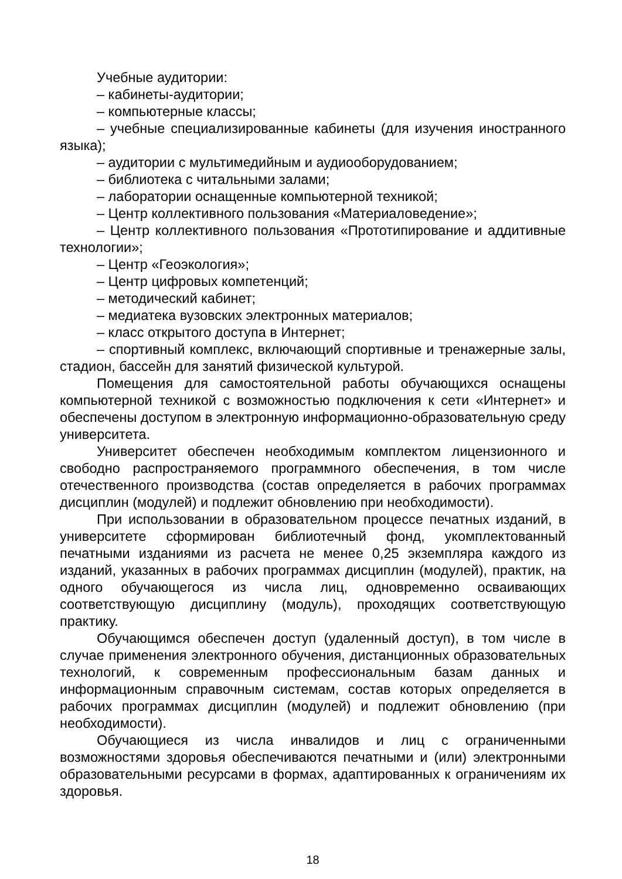Учебные аудитории:
– кабинеты-аудитории;
– компьютерные классы;
– учебные специализированные кабинеты (для изучения иностранного языка);
– аудитории с мультимедийным и аудиооборудованием;
– библиотека с читальными залами;
– лаборатории оснащенные компьютерной техникой;
– Центр коллективного пользования «Материаловедение»;
– Центр коллективного пользования «Прототипирование и аддитивные технологии»;
– Центр «Геоэкология»;
– Центр цифровых компетенций;
– методический кабинет;
– медиатека вузовских электронных материалов;
– класс открытого доступа в Интернет;
– спортивный комплекс, включающий спортивные и тренажерные залы, стадион, бассейн для занятий физической культурой.
Помещения для самостоятельной работы обучающихся оснащены компьютерной техникой с возможностью подключения к сети «Интернет» и обеспечены доступом в электронную информационно-образовательную среду университета.
Университет обеспечен необходимым комплектом лицензионного и свободно распространяемого программного обеспечения, в том числе отечественного производства (состав определяется в рабочих программах дисциплин (модулей) и подлежит обновлению при необходимости).
При использовании в образовательном процессе печатных изданий, в университете сформирован библиотечный фонд, укомплектованный печатными изданиями из расчета не менее 0,25 экземпляра каждого из изданий, указанных в рабочих программах дисциплин (модулей), практик, на одного обучающегося из числа лиц, одновременно осваивающих соответствующую дисциплину (модуль), проходящих соответствующую практику.
Обучающимся обеспечен доступ (удаленный доступ), в том числе в случае применения электронного обучения, дистанционных образовательных технологий, к современным профессиональным базам данных и информационным справочным системам, состав которых определяется в рабочих программах дисциплин (модулей) и подлежит обновлению (при необходимости).
Обучающиеся из числа инвалидов и лиц с ограниченными возможностями здоровья обеспечиваются печатными и (или) электронными образовательными ресурсами в формах, адаптированных к ограничениям их здоровья.
18